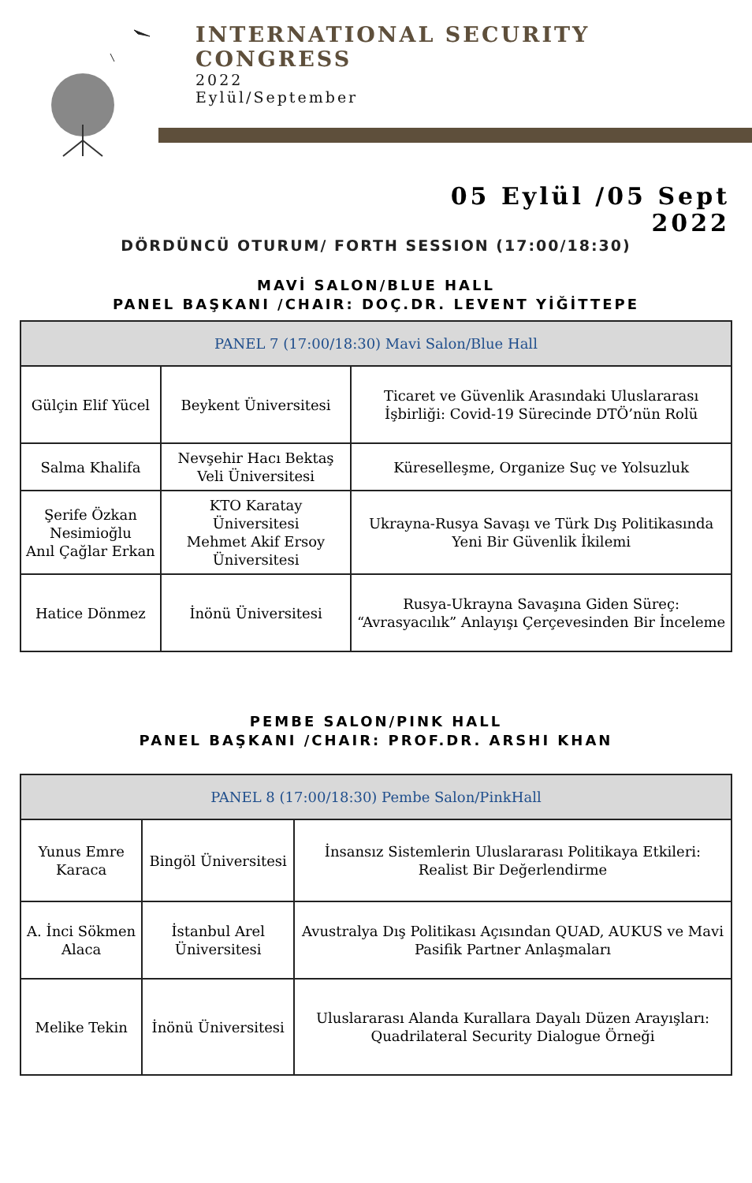INTERNATIONAL SECURITY
CONGRESS
2022
Eylül/September
05 Eylül /05 Sept
2022
DÖRDÜNCÜ OTURUM/ FORTH SESSION (17:00/18:30)
MAVİ SALON/BLUE HALL
PANEL BAŞKANI /CHAIR: DOÇ.DR. LEVENT YİĞİTTEPE
| PANEL 7 (17:00/18:30) Mavi Salon/Blue Hall | | |
| --- | --- | --- |
| Gülçin Elif Yücel | Beykent Üniversitesi | Ticaret ve Güvenlik Arasındaki Uluslararası İşbirliği: Covid-19 Sürecinde DTÖ’nün Rolü |
| Salma Khalifa | Nevşehir Hacı Bektaş Veli Üniversitesi | Küreselleşme, Organize Suç ve Yolsuzluk |
| Şerife Özkan Nesimioğlu Anıl Çağlar Erkan | KTO Karatay Üniversitesi Mehmet Akif Ersoy Üniversitesi | Ukrayna-Rusya Savaşı ve Türk Dış Politikasında Yeni Bir Güvenlik İkilemi |
| Hatice Dönmez | İnönü Üniversitesi | Rusya-Ukrayna Savaşına Giden Süreç: “Avrasyacılık” Anlayışı Çerçevesinden Bir İnceleme |
PEMBE SALON/PINK HALL
PANEL BAŞKANI /CHAIR: PROF.DR. ARSHI KHAN
| PANEL 8 (17:00/18:30) Pembe Salon/PinkHall | | |
| --- | --- | --- |
| Yunus Emre Karaca | Bingöl Üniversitesi | İnsansız Sistemlerin Uluslararası Politikaya Etkileri: Realist Bir Değerlendirme |
| A. İnci Sökmen Alaca | İstanbul Arel Üniversitesi | Avustralya Dış Politikası Açısından QUAD, AUKUS ve Mavi Pasifik Partner Anlaşmaları |
| Melike Tekin | İnönü Üniversitesi | Uluslararası Alanda Kurallara Dayalı Düzen Arayışları: Quadrilateral Security Dialogue Örneği |